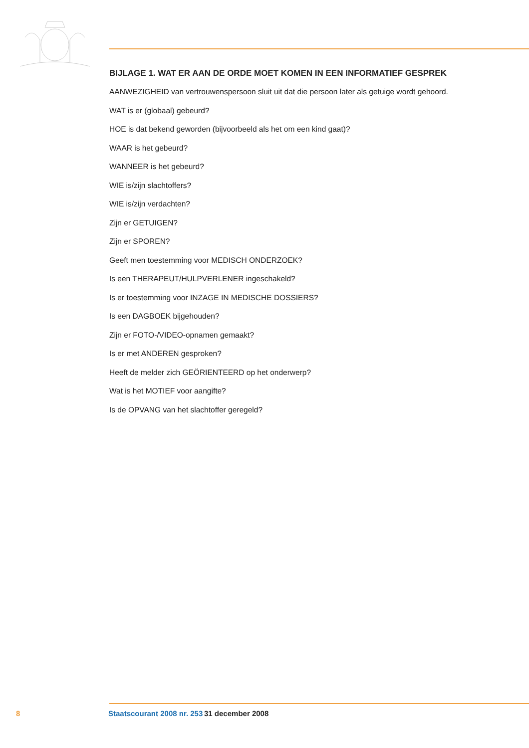BIJLAGE 1. WAT ER AAN DE ORDE MOET KOMEN IN EEN INFORMATIEF GESPREK
AANWEZIGHEID van vertrouwenspersoon sluit uit dat die persoon later als getuige wordt gehoord.
WAT is er (globaal) gebeurd?
HOE is dat bekend geworden (bijvoorbeeld als het om een kind gaat)?
WAAR is het gebeurd?
WANNEER is het gebeurd?
WIE is/zijn slachtoffers?
WIE is/zijn verdachten?
Zijn er GETUIGEN?
Zijn er SPOREN?
Geeft men toestemming voor MEDISCH ONDERZOEK?
Is een THERAPEUT/HULPVERLENER ingeschakeld?
Is er toestemming voor INZAGE IN MEDISCHE DOSSIERS?
Is een DAGBOEK bijgehouden?
Zijn er FOTO-/VIDEO-opnamen gemaakt?
Is er met ANDEREN gesproken?
Heeft de melder zich GEÖRIENTEERD op het onderwerp?
Wat is het MOTIEF voor aangifte?
Is de OPVANG van het slachtoffer geregeld?
8 Staatscourant 2008 nr. 253 31 december 2008